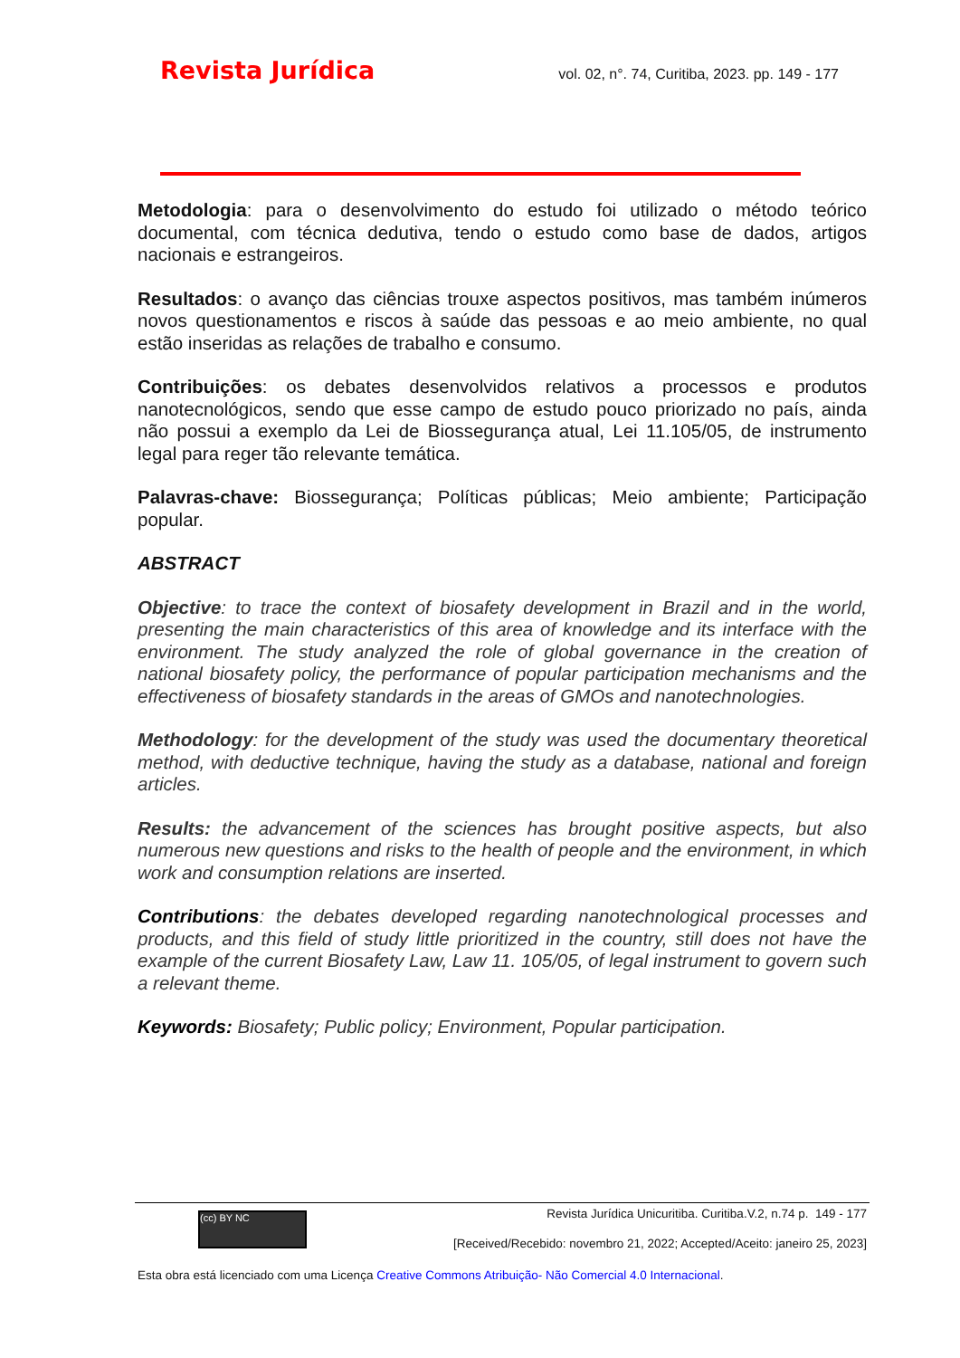Revista Jurídica vol. 02, n°. 74, Curitiba, 2023. pp. 149 - 177
Metodologia: para o desenvolvimento do estudo foi utilizado o método teórico documental, com técnica dedutiva, tendo o estudo como base de dados, artigos nacionais e estrangeiros.
Resultados: o avanço das ciências trouxe aspectos positivos, mas também inúmeros novos questionamentos e riscos à saúde das pessoas e ao meio ambiente, no qual estão inseridas as relações de trabalho e consumo.
Contribuições: os debates desenvolvidos relativos a processos e produtos nanotecnológicos, sendo que esse campo de estudo pouco priorizado no país, ainda não possui a exemplo da Lei de Biossegurança atual, Lei 11.105/05, de instrumento legal para reger tão relevante temática.
Palavras-chave: Biossegurança; Políticas públicas; Meio ambiente; Participação popular.
ABSTRACT
Objective: to trace the context of biosafety development in Brazil and in the world, presenting the main characteristics of this area of knowledge and its interface with the environment. The study analyzed the role of global governance in the creation of national biosafety policy, the performance of popular participation mechanisms and the effectiveness of biosafety standards in the areas of GMOs and nanotechnologies.
Methodology: for the development of the study was used the documentary theoretical method, with deductive technique, having the study as a database, national and foreign articles.
Results: the advancement of the sciences has brought positive aspects, but also numerous new questions and risks to the health of people and the environment, in which work and consumption relations are inserted.
Contributions: the debates developed regarding nanotechnological processes and products, and this field of study little prioritized in the country, still does not have the example of the current Biosafety Law, Law 11. 105/05, of legal instrument to govern such a relevant theme.
Keywords: Biosafety; Public policy; Environment, Popular participation.
(cc) BY NC
Revista Jurídica Unicuritiba. Curitiba.V.2, n.74 p. 149 - 177
[Received/Recebido: novembro 21, 2022; Accepted/Aceito: janeiro 25, 2023]
Esta obra está licenciado com uma Licença Creative Commons Atribuição- Não Comercial 4.0 Internacional.